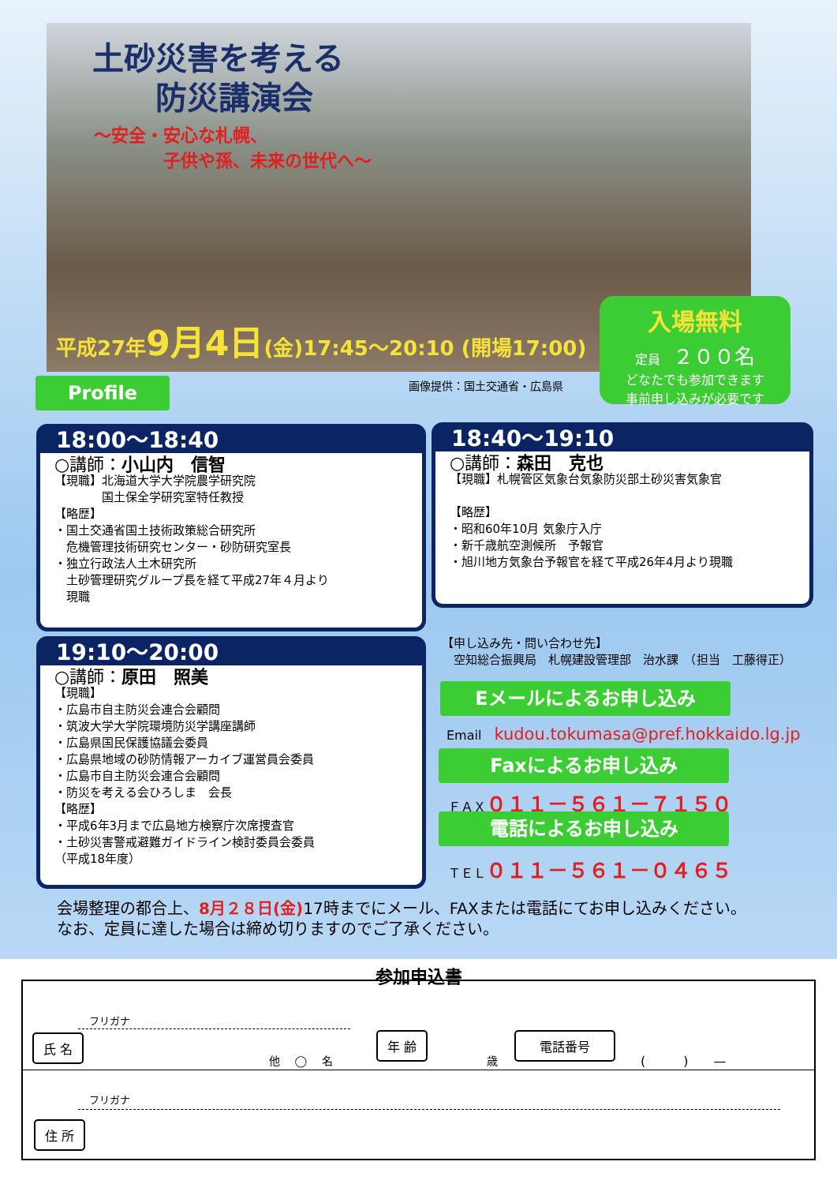土砂災害を考える
　　防災講演会
～安全・安心な札幌、
　　　　子供や孫、未来の世代へ～
平成27年9月4日(金)17:45～20:10 (開場17:00)
入場無料
定員　２００名
どなたでも参加できます
事前申し込みが必要です
Profile 画像提供：国土交通省・広島県
18:00～18:40
○講師：小山内　信智
【現職】北海道大学大学院農学研究院
　　　　国土保全学研究室特任教授
【略歴】
・国土交通省国土技術政策総合研究所
　危機管理技術研究センター・砂防研究室長
・独立行政法人土木研究所
　土砂管理研究グループ長を経て平成27年４月より
　現職
18:40～19:10
○講師：森田　克也
【現職】札幌管区気象台気象防災部土砂災害気象官
【略歴】
・昭和60年10月 気象庁入庁
・新千歳航空測候所　予報官
・旭川地方気象台予報官を経て平成26年4月より現職
19:10～20:00
○講師：原田　照美
【現職】
・広島市自主防災会連合会顧問
・筑波大学大学院環境防災学講座講師
・広島県国民保護協議会委員
・広島県地域の砂防情報アーカイブ運営員会委員
・広島市自主防災会連合会顧問
・防災を考える会ひろしま　会長
【略歴】
・平成6年3月まで広島地方検察庁次席捜査官
・土砂災害警戒避難ガイドライン検討委員会委員
（平成18年度）
【申し込み先・問い合わせ先】
　空知総合振興局　札幌建設管理部　治水課　（担当　工藤得正）
Eメールによるお申し込み
Email　kudou.tokumasa@pref.hokkaido.lg.jp
Faxによるお申し込み
ＦＡＸ０１１－５６１－７１５０
電話によるお申し込み
ＴＥＬ０１１－５６１－０４６５
会場整理の都合上、8月２８日(金) 17時までにメール、FAXまたは電話にてお申し込みください。
なお、定員に達した場合は締め切りますのでご了承ください。
参加申込書
フリガナ
氏 名
他 　◯　 名
年 齢
歳
電話番号
(　　　)　　—
フリガナ
住 所